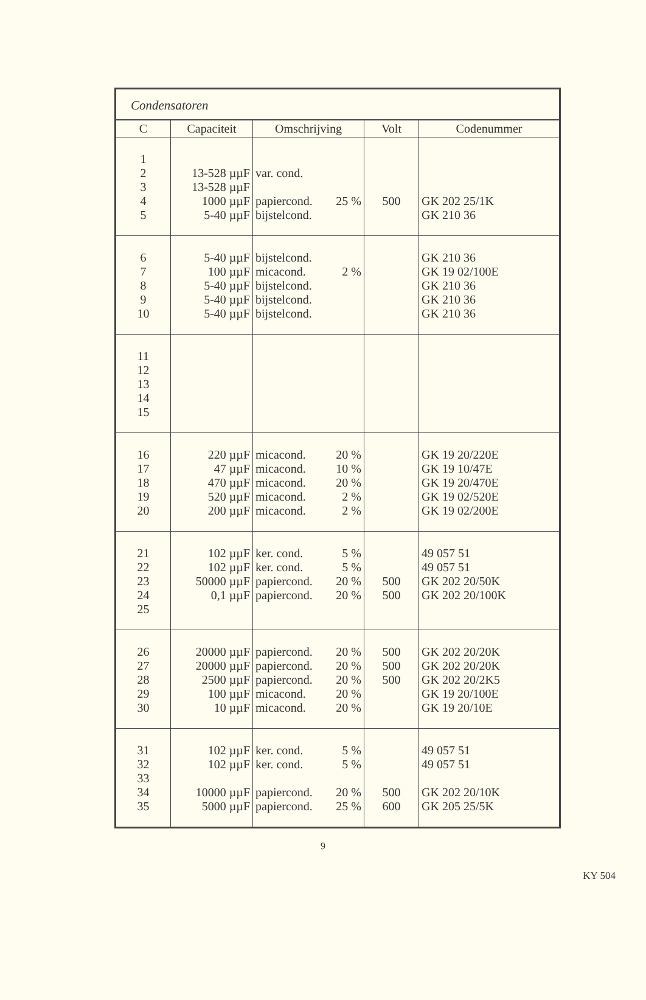Condensatoren
| C | Capaciteit | Omschrijving | Volt | Codenummer |
| --- | --- | --- | --- | --- |
| 1 2 3 4 5 | 13-528 µµF 13-528 µµF 1000 µµF 5-40 µµF | var. cond. papiercond. 25 % bijstelcond. | 500 | GK 202 25/1K GK 210 36 |
| 6 7 8 9 10 | 5-40 µµF 100 µµF 5-40 µµF 5-40 µµF 5-40 µµF | bijstelcond. micacond. 2 % bijstelcond. bijstelcond. bijstelcond. | | GK 210 36 GK 19 02/100E GK 210 36 GK 210 36 GK 210 36 |
| 11 12 13 14 15 | | | | |
| 16 17 18 19 20 | 220 µµF 47 µµF 470 µµF 520 µµF 200 µµF | micacond. 20 % micacond. 10 % micacond. 20 % micacond. 2 % micacond. 2 % | | GK 19 20/220E GK 19 10/47E GK 19 20/470E GK 19 02/520E GK 19 02/200E |
| 21 22 23 24 25 | 102 µµF 102 µµF 50000 µµF 0,1 µµF | ker. cond. 5 % ker. cond. 5 % papiercond. 20 % papiercond. 20 % | 500 500 | 49 057 51 49 057 51 GK 202 20/50K GK 202 20/100K |
| 26 27 28 29 30 | 20000 µµF 20000 µµF 2500 µµF 100 µµF 10 µµF | papiercond. 20 % papiercond. 20 % papiercond. 20 % micacond. 20 % micacond. 20 % | 500 500 500 | GK 202 20/20K GK 202 20/20K GK 202 20/2K5 GK 19 20/100E GK 19 20/10E |
| 31 32 33 34 35 | 102 µµF 102 µµF 10000 µµF 5000 µµF | ker. cond. 5 % ker. cond. 5 % papiercond. 20 % papiercond. 25 % | 500 600 | 49 057 51 49 057 51 GK 202 20/10K GK 205 25/5K |
9
KY 504